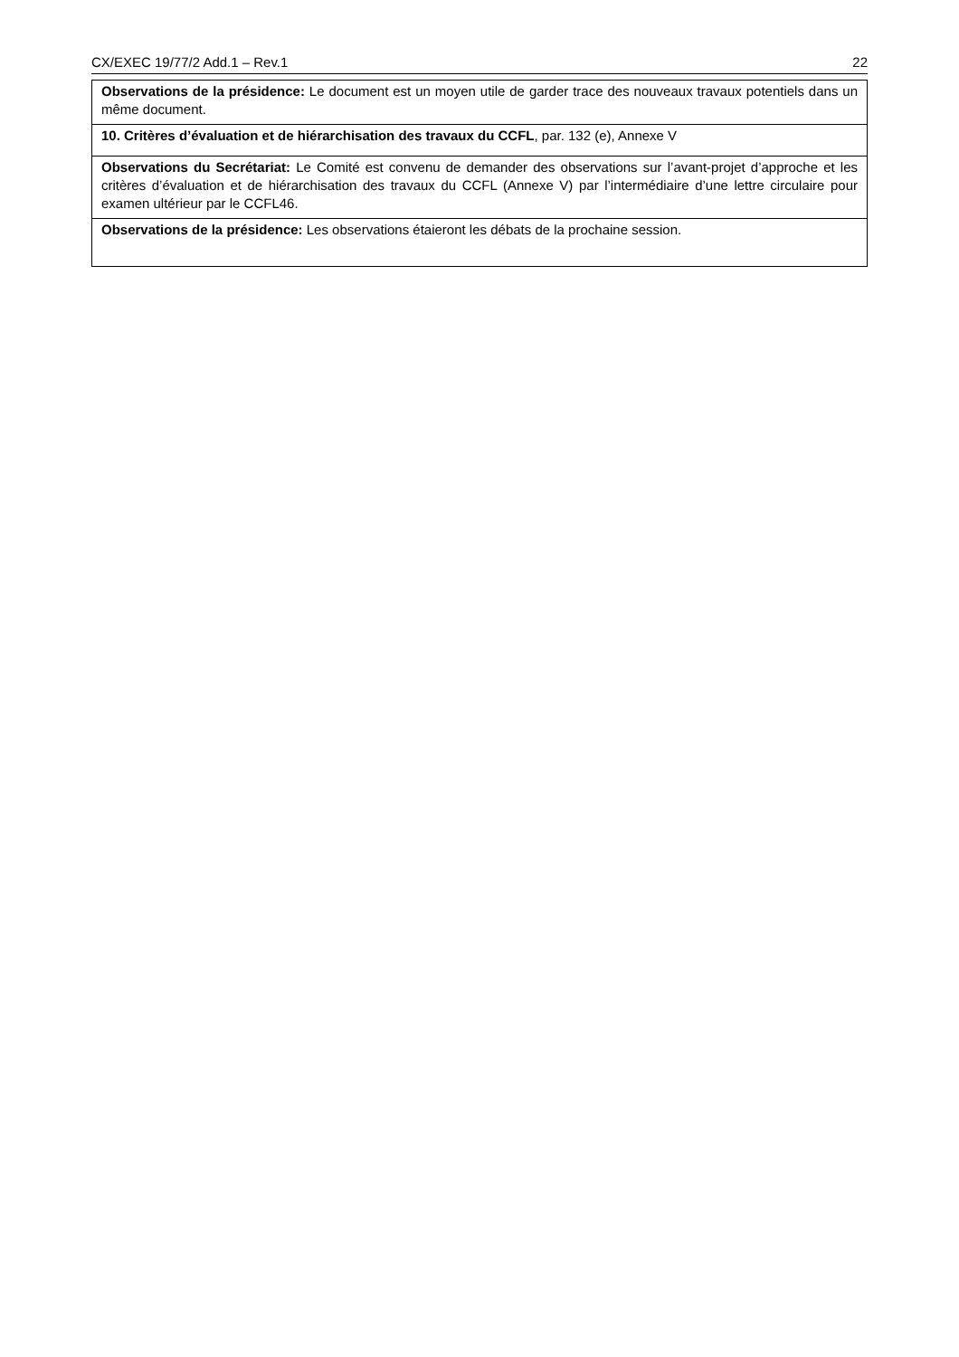CX/EXEC 19/77/2 Add.1 – Rev.1 22
| Observations de la présidence: Le document est un moyen utile de garder trace des nouveaux travaux potentiels dans un même document. |
| 10. Critères d’évaluation et de hiérarchisation des travaux du CCFL , par. 132 (e), Annexe V |
| Observations du Secrétariat: Le Comité est convenu de demander des observations sur l’avant-projet d’approche et les critères d’évaluation et de hiérarchisation des travaux du CCFL (Annexe V) par l’intermédiaire d’une lettre circulaire pour examen ultérieur par le CCFL46. |
| Observations de la présidence: Les observations étaieront les débats de la prochaine session. |